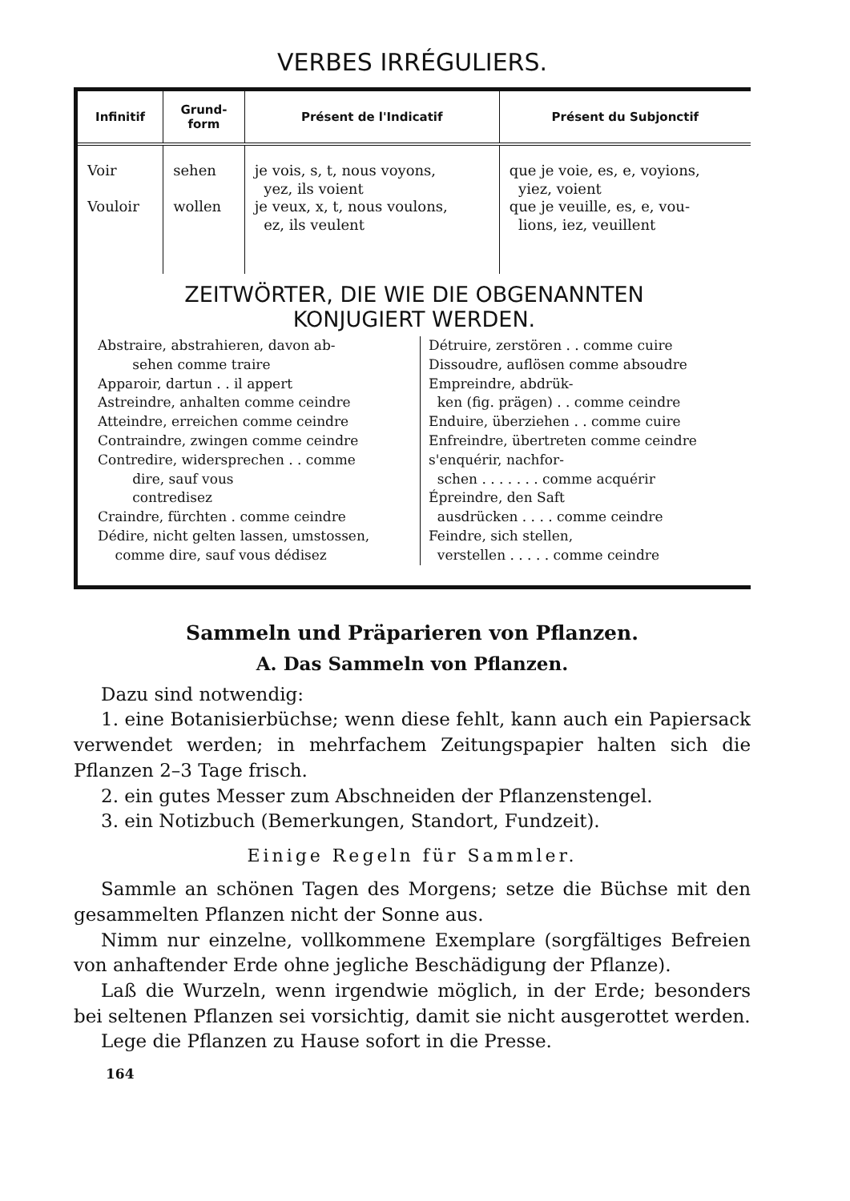VERBES IRRÉGULIERS.
| Infinitif | Grund- form | Présent de l'Indicatif | Présent du Subjonctif |
| --- | --- | --- | --- |
| Voir Vouloir | sehen wollen | je vois, s, t, nous voyons, yez, ils voient je veux, x, t, nous voulons, ez, ils veulent | que je voie, es, e, voyions, yiez, voient que je veuille, es, e, vou- lions, iez, veuillent |
ZEITWÖRTER, DIE WIE DIE OBGENANNTEN
KONJUGIERT WERDEN.
Abstraire, abstrahieren, davon ab-
sehen comme traire
Apparoir, dartun . . il appert
Astreindre, anhalten comme ceindre
Atteindre, erreichen comme ceindre
Contraindre, zwingen comme ceindre
Contredire, widersprechen . . comme
dire, sauf vous
contredisez
Craindre, fürchten . comme ceindre
Dédire, nicht gelten lassen, umstossen,
comme dire, sauf vous dédisez
Détruire, zerstören . . comme cuire
Dissoudre, auflösen comme absoudre
Empreindre, abdrük-
ken (fig. prägen) . . comme ceindre
Enduire, überziehen . . comme cuire
Enfreindre, übertreten comme ceindre
s'enquérir, nachfor-
schen . . . . . . . comme acquérir
Épreindre, den Saft
ausdrücken . . . . comme ceindre
Feindre, sich stellen,
verstellen . . . . . comme ceindre
Sammeln und Präparieren von Pflanzen.
A. Das Sammeln von Pflanzen.
Dazu sind notwendig:
1. eine Botanisierbüchse; wenn diese fehlt, kann auch ein Papiersack verwendet werden; in mehrfachem Zeitungspapier halten sich die Pflanzen 2–3 Tage frisch.
2. ein gutes Messer zum Abschneiden der Pflanzenstengel.
3. ein Notizbuch (Bemerkungen, Standort, Fundzeit).
Einige Regeln für Sammler.
Sammle an schönen Tagen des Morgens; setze die Büchse mit den gesammelten Pflanzen nicht der Sonne aus.
Nimm nur einzelne, vollkommene Exemplare (sorgfältiges Befreien von anhaftender Erde ohne jegliche Beschädigung der Pflanze).
Laß die Wurzeln, wenn irgendwie möglich, in der Erde; besonders bei seltenen Pflanzen sei vorsichtig, damit sie nicht ausgerottet werden.
Lege die Pflanzen zu Hause sofort in die Presse.
164